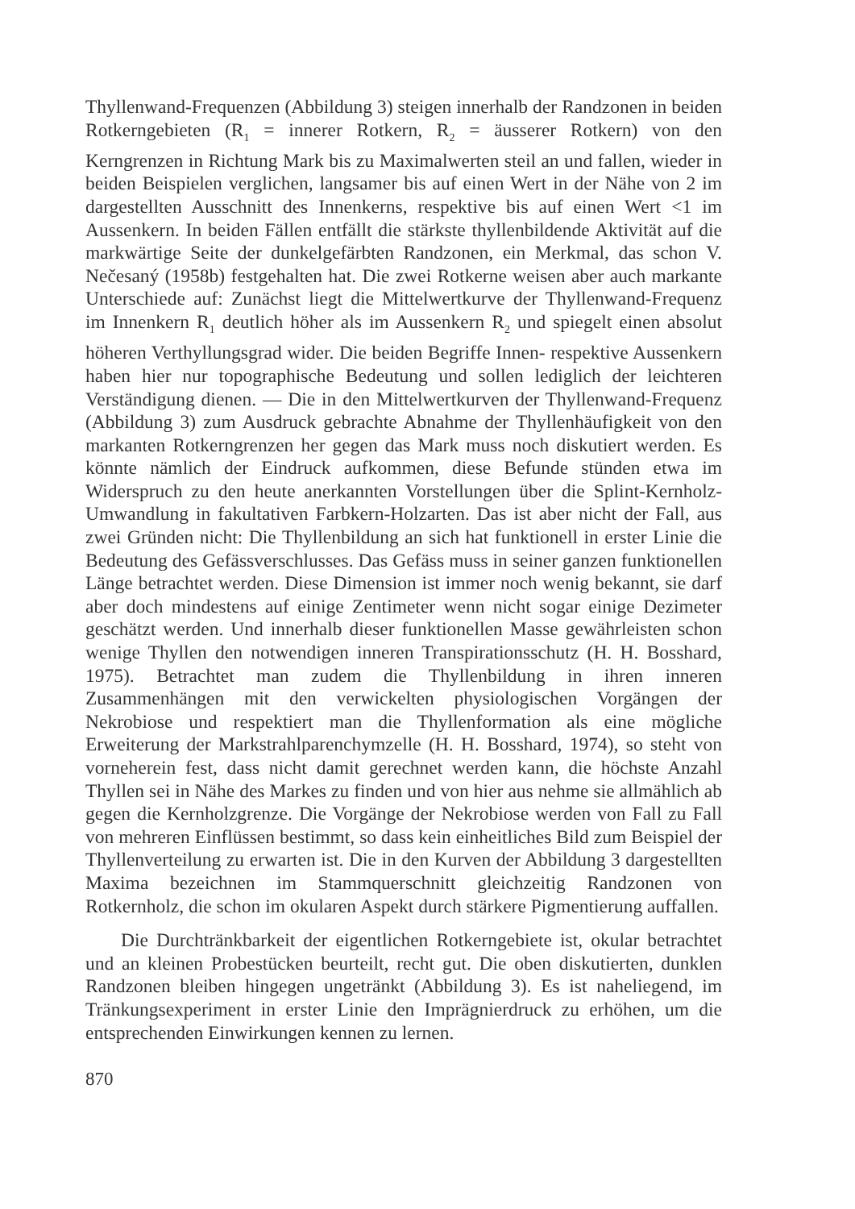Thyllenwand-Frequenzen (Abbildung 3) steigen innerhalb der Randzonen in beiden Rotkerngebieten (R<sub>1</sub> = innerer Rotkern, R<sub>2</sub> = äusserer Rotkern) von den Kerngrenzen in Richtung Mark bis zu Maximalwerten steil an und fallen, wieder in beiden Beispielen verglichen, langsamer bis auf einen Wert in der Nähe von 2 im dargestellten Ausschnitt des Innenkerns, respektive bis auf einen Wert <1 im Aussenkern. In beiden Fällen entfällt die stärkste thyllenbildende Aktivität auf die markwärtige Seite der dunkelgefärbten Randzonen, ein Merkmal, das schon V. Nečesaný (1958b) festgehalten hat. Die zwei Rotkerne weisen aber auch markante Unterschiede auf: Zunächst liegt die Mittelwertkurve der Thyllenwand-Frequenz im Innenkern R<sub>1</sub> deutlich höher als im Aussenkern R<sub>2</sub> und spiegelt einen absolut höheren Verthyllungsgrad wider. Die beiden Begriffe Innen- respektive Aussenkern haben hier nur topographische Bedeutung und sollen lediglich der leichteren Verständigung dienen. — Die in den Mittelwertkurven der Thyllenwand-Frequenz (Abbildung 3) zum Ausdruck gebrachte Abnahme der Thyllenhäufigkeit von den markanten Rotkerngrenzen her gegen das Mark muss noch diskutiert werden. Es könnte nämlich der Eindruck aufkommen, diese Befunde stünden etwa im Widerspruch zu den heute anerkannten Vorstellungen über die Splint-Kernholz-Umwandlung in fakultativen Farbkern-Holzarten. Das ist aber nicht der Fall, aus zwei Gründen nicht: Die Thyllenbildung an sich hat funktionell in erster Linie die Bedeutung des Gefässverschlusses. Das Gefäss muss in seiner ganzen funktionellen Länge betrachtet werden. Diese Dimension ist immer noch wenig bekannt, sie darf aber doch mindestens auf einige Zentimeter wenn nicht sogar einige Dezimeter geschätzt werden. Und innerhalb dieser funktionellen Masse gewährleisten schon wenige Thyllen den notwendigen inneren Transpirationsschutz (H. H. Bosshard, 1975). Betrachtet man zudem die Thyllenbildung in ihren inneren Zusammenhängen mit den verwickelten physiologischen Vorgängen der Nekrobiose und respektiert man die Thyllenformation als eine mögliche Erweiterung der Markstrahlparenchymzelle (H. H. Bosshard, 1974), so steht von vorneherein fest, dass nicht damit gerechnet werden kann, die höchste Anzahl Thyllen sei in Nähe des Markes zu finden und von hier aus nehme sie allmählich ab gegen die Kernholzgrenze. Die Vorgänge der Nekrobiose werden von Fall zu Fall von mehreren Einflüssen bestimmt, so dass kein einheitliches Bild zum Beispiel der Thyllenverteilung zu erwarten ist. Die in den Kurven der Abbildung 3 dargestellten Maxima bezeichnen im Stammquerschnitt gleichzeitig Randzonen von Rotkernholz, die schon im okularen Aspekt durch stärkere Pigmentierung auffallen.
Die Durchtränkbarkeit der eigentlichen Rotkerngebiete ist, okular betrachtet und an kleinen Probestücken beurteilt, recht gut. Die oben diskutierten, dunklen Randzonen bleiben hingegen ungetränkt (Abbildung 3). Es ist naheliegend, im Tränkungsexperiment in erster Linie den Imprägnierdruck zu erhöhen, um die entsprechenden Einwirkungen kennen zu lernen.
870